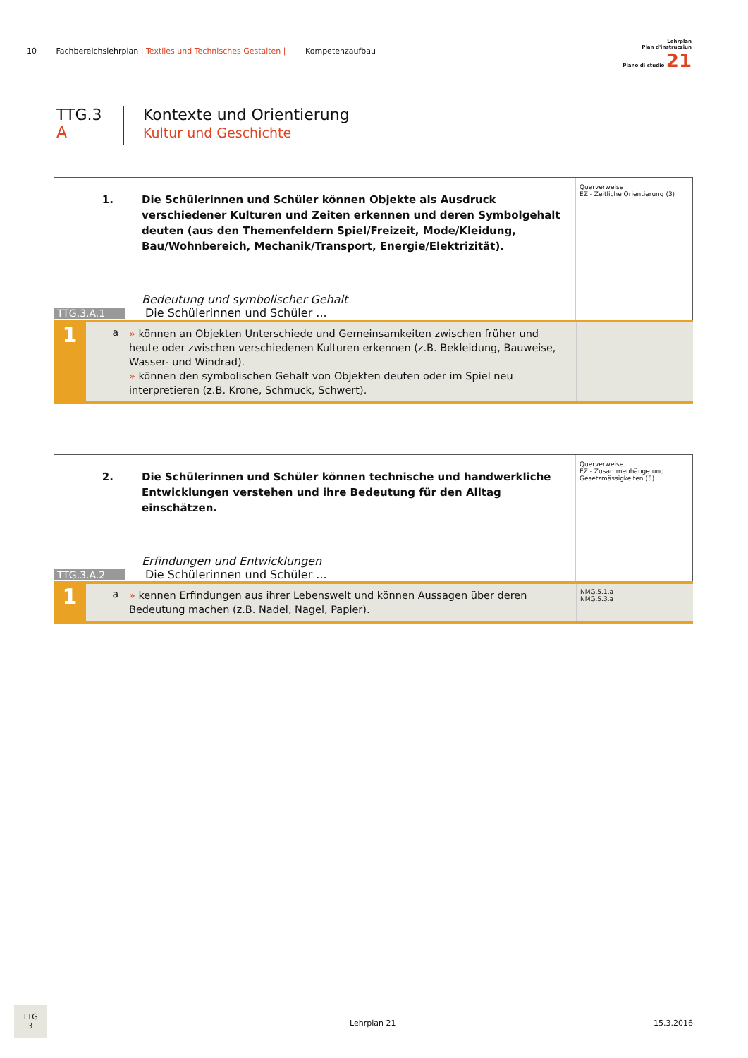10 Fachbereichslehrplan | Textiles und Technisches Gestalten | Kompetenzaufbau
Lehrplan
Plan d'instrucziun
Piano di studio 21
TTG.3
A
Kontexte und Orientierung
Kultur und Geschichte
1. Die Schülerinnen und Schüler können Objekte als Ausdruck verschiedener Kulturen und Zeiten erkennen und deren Symbolgehalt deuten (aus den Themenfeldern Spiel/Freizeit, Mode/Kleidung, Bau/Wohnbereich, Mechanik/Transport, Energie/Elektrizität).
Bedeutung und symbolischer Gehalt
TTG.3.A.1 Die Schülerinnen und Schüler ...
Querverweise
EZ - Zeitliche Orientierung (3)
1
a
» können an Objekten Unterschiede und Gemeinsamkeiten zwischen früher und heute oder zwischen verschiedenen Kulturen erkennen (z.B. Bekleidung, Bauweise, Wasser- und Windrad).
» können den symbolischen Gehalt von Objekten deuten oder im Spiel neu interpretieren (z.B. Krone, Schmuck, Schwert).
2. Die Schülerinnen und Schüler können technische und handwerkliche Entwicklungen verstehen und ihre Bedeutung für den Alltag einschätzen.
Erfindungen und Entwicklungen
TTG.3.A.2 Die Schülerinnen und Schüler ...
Querverweise
EZ - Zusammenhänge und Gesetzmässigkeiten (5)
1
a
» kennen Erfindungen aus ihrer Lebenswelt und können Aussagen über deren Bedeutung machen (z.B. Nadel, Nagel, Papier).
NMG.5.1.a
NMG.5.3.a
TTG
3
Lehrplan 21 15.3.2016